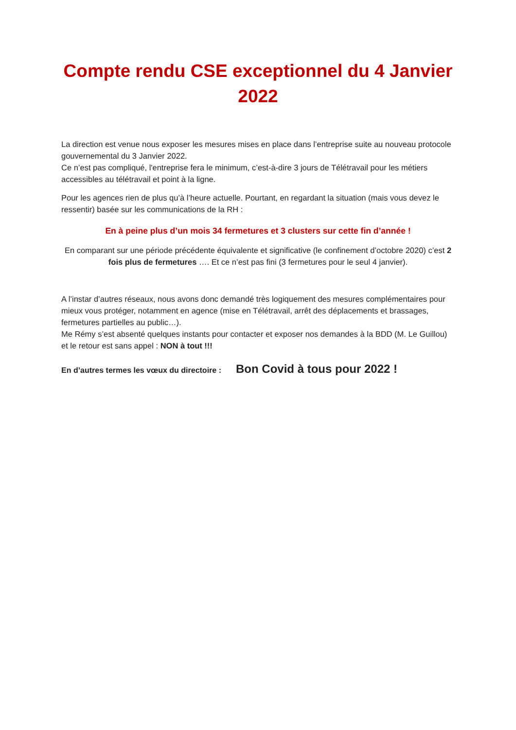Compte rendu CSE exceptionnel du 4 Janvier 2022
La direction est venue nous exposer les mesures mises en place dans l’entreprise suite au nouveau protocole gouvernemental du 3 Janvier 2022.
Ce n’est pas compliqué, l'entreprise fera le minimum, c’est-à-dire 3 jours de Télétravail pour les métiers accessibles au télétravail et point à la ligne.
Pour les agences rien de plus qu’à l’heure actuelle. Pourtant, en regardant la situation (mais vous devez le ressentir) basée sur les communications de la RH :
En à peine plus d’un mois 34 fermetures et 3 clusters sur cette fin d’année !
En comparant sur une période précédente équivalente et significative (le confinement d’octobre 2020) c’est 2 fois plus de fermetures …. Et ce n’est pas fini (3 fermetures pour le seul 4 janvier).
A l’instar d’autres réseaux, nous avons donc demandé très logiquement des mesures complémentaires pour mieux vous protéger, notamment en agence (mise en Télétravail, arrêt des déplacements et brassages, fermetures partielles au public…).
Me Rémy s’est absenté quelques instants pour contacter et exposer nos demandes à la BDD (M. Le Guillou) et le retour est sans appel : NON à tout !!!
En d’autres termes les vœux du directoire : Bon Covid à tous pour 2022 !